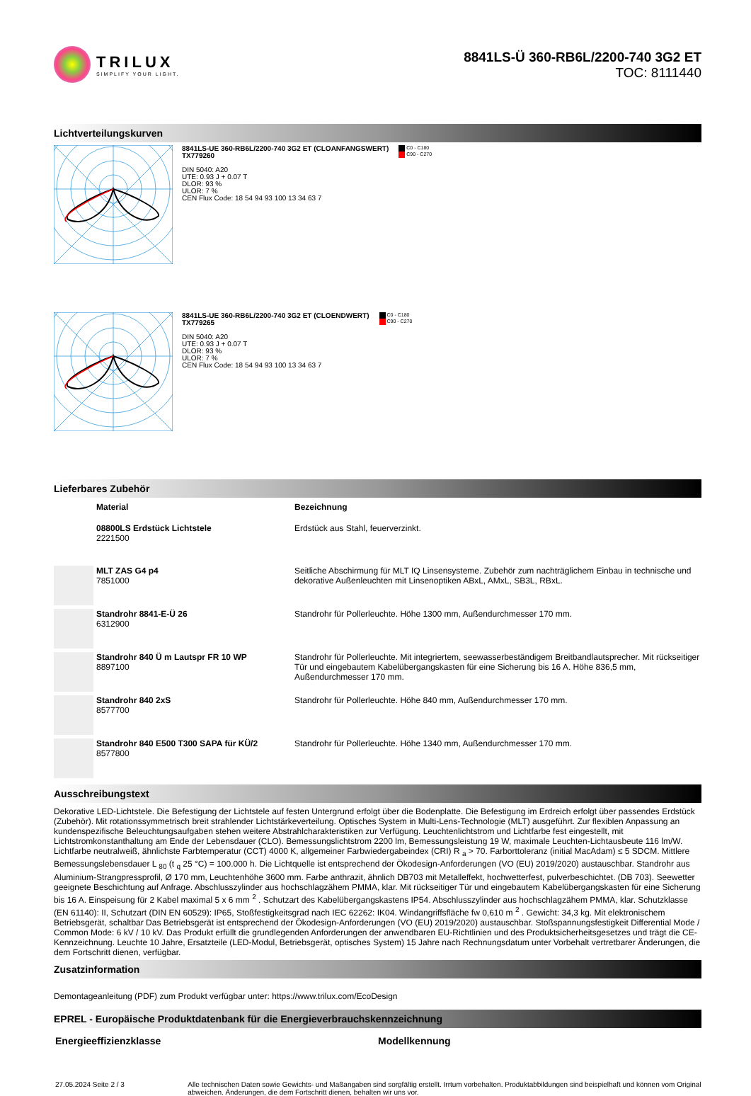TRILUX
SIMPLIFY YOUR LIGHT.
8841LS-Ü 360-RB6L/2200-740 3G2 ET
TOC: 8111440
Lichtverteilungskurven
8841LS-UE 360-RB6L/2200-740 3G2 ET (CLOANFANGSWERT)
TX779260
DIN 5040: A20
UTE: 0.93 J + 0.07 T
DLOR: 93 %
ULOR: 7 %
CEN Flux Code: 18 54 94 93 100 13 34 63 7
C0 - C180
C90 - C270
8841LS-UE 360-RB6L/2200-740 3G2 ET (CLOENDWERT)
TX779265
DIN 5040: A20
UTE: 0.93 J + 0.07 T
DLOR: 93 %
ULOR: 7 %
CEN Flux Code: 18 54 94 93 100 13 34 63 7
C0 - C180
C90 - C270
Lieferbares Zubehör
| | Material | Bezeichnung |
| | 08800LS Erdstück Lichtstele 2221500 | Erdstück aus Stahl, feuerverzinkt. |
| | MLT ZAS G4 p4 7851000 | Seitliche Abschirmung für MLT IQ Linsensysteme. Zubehör zum nachträglichem Einbau in technische und dekorative Außenleuchten mit Linsenoptiken ABxL, AMxL, SB3L, RBxL. |
| | Standrohr 8841-E-Ü 26 6312900 | Standrohr für Pollerleuchte. Höhe 1300 mm, Außendurchmesser 170 mm. |
| | Standrohr 840 Ü m Lautspr FR 10 WP 8897100 | Standrohr für Pollerleuchte. Mit integriertem, seewasserbeständigem Breitbandlautsprecher. Mit rückseitiger Tür und eingebautem Kabelübergangskasten für eine Sicherung bis 16 A. Höhe 836,5 mm, Außendurchmesser 170 mm. |
| | Standrohr 840 2xS 8577700 | Standrohr für Pollerleuchte. Höhe 840 mm, Außendurchmesser 170 mm. |
| | Standrohr 840 E500 T300 SAPA für KÜ/2 8577800 | Standrohr für Pollerleuchte. Höhe 1340 mm, Außendurchmesser 170 mm. |
Ausschreibungstext
Dekorative LED-Lichtstele. Die Befestigung der Lichtstele auf festen Untergrund erfolgt über die Bodenplatte. Die Befestigung im Erdreich erfolgt über passendes Erdstück (Zubehör). Mit rotationssymmetrisch breit strahlender Lichtstärkeverteilung. Optisches System in Multi-Lens-Technologie (MLT) ausgeführt. Zur flexiblen Anpassung an kundenspezifische Beleuchtungsaufgaben stehen weitere Abstrahlcharakteristiken zur Verfügung. Leuchtenlichtstrom und Lichtfarbe fest eingestellt, mit Lichtstromkonstanthaltung am Ende der Lebensdauer (CLO). Bemessungslichtstrom 2200 lm, Bemessungsleistung 19 W, maximale Leuchten-Lichtausbeute 116 lm/W. Lichtfarbe neutralweiß, ähnlichste Farbtemperatur (CCT) 4000 K, allgemeiner Farbwiedergabeindex (CRI) R <sub>a</sub> > 70. Farborttoleranz (initial MacAdam) ≤ 5 SDCM. Mittlere Bemessungslebensdauer L <sub>80</sub> (t <sub>q</sub> 25 °C) = 100.000 h. Die Lichtquelle ist entsprechend der Ökodesign-Anforderungen (VO (EU) 2019/2020) austauschbar. Standrohr aus Aluminium-Strangpressprofil, Ø 170 mm, Leuchtenhöhe 3600 mm. Farbe anthrazit, ähnlich DB703 mit Metalleffekt, hochwetterfest, pulverbeschichtet. (DB 703). Seewetter geeignete Beschichtung auf Anfrage. Abschlusszylinder aus hochschlagzähem PMMA, klar. Mit rückseitiger Tür und eingebautem Kabelübergangskasten für eine Sicherung bis 16 A. Einspeisung für 2 Kabel maximal 5 x 6 mm <sup>2</sup> . Schutzart des Kabelübergangskastens IP54. Abschlusszylinder aus hochschlagzähem PMMA, klar. Schutzklasse (EN 61140): II, Schutzart (DIN EN 60529): IP65, Stoßfestigkeitsgrad nach IEC 62262: IK04. Windangriffsfläche fw 0,610 m <sup>2</sup> . Gewicht: 34,3 kg. Mit elektronischem Betriebsgerät, schaltbar Das Betriebsgerät ist entsprechend der Ökodesign-Anforderungen (VO (EU) 2019/2020) austauschbar. Stoßspannungsfestigkeit Differential Mode / Common Mode: 6 kV / 10 kV. Das Produkt erfüllt die grundlegenden Anforderungen der anwendbaren EU-Richtlinien und des Produktsicherheitsgesetzes und trägt die CE-Kennzeichnung. Leuchte 10 Jahre, Ersatzteile (LED-Modul, Betriebsgerät, optisches System) 15 Jahre nach Rechnungsdatum unter Vorbehalt vertretbarer Änderungen, die dem Fortschritt dienen, verfügbar.
Zusatzinformation
Demontageanleitung (PDF) zum Produkt verfügbar unter: https://www.trilux.com/EcoDesign
EPREL - Europäische Produktdatenbank für die Energieverbrauchskennzeichnung
Energieeffizienzklasse Modellkennung
27.05.2024 Seite 2 / 3 Alle technischen Daten sowie Gewichts- und Maßangaben sind sorgfältig erstellt. Irrtum vorbehalten. Produktabbildungen sind beispielhaft und können vom Original abweichen. Änderungen, die dem Fortschritt dienen, behalten wir uns vor.